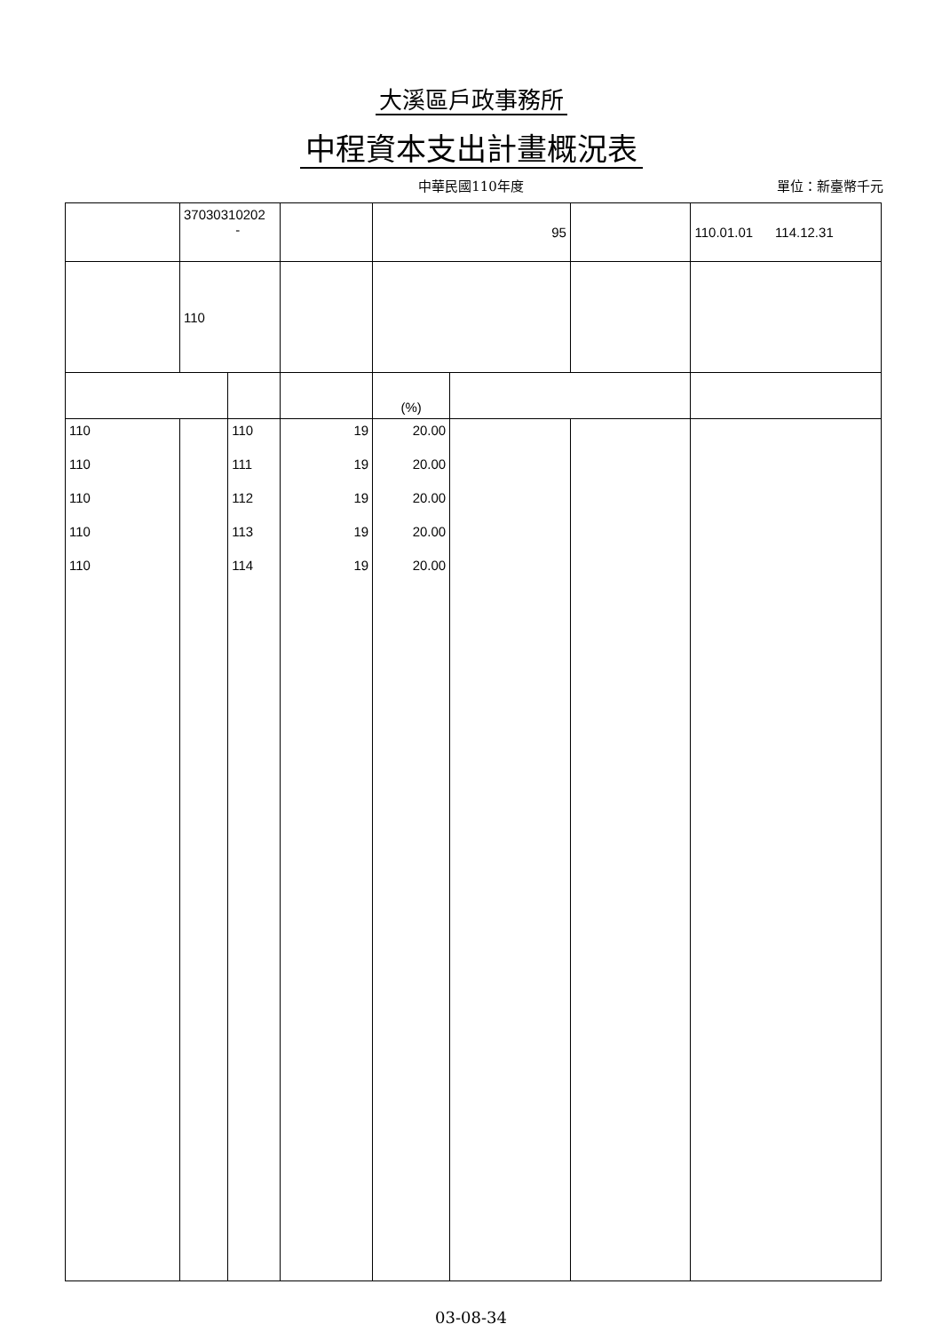大溪區戶政事務所
中程資本支出計畫概況表
中華民國110年度 單位：新臺幣千元
| | 37030310202 - | | | 95 | | | 110.01.01 114.12.31 |
| | 110 | | | | | | |
| | | | | (%) | | | |
| 110 | | 110 | 19 | 20.00 | | | |
| 110 | | 111 | 19 | 20.00 | | | |
| 110 | | 112 | 19 | 20.00 | | | |
| 110 | | 113 | 19 | 20.00 | | | |
| 110 | | 114 | 19 | 20.00 | | | |
03-08-34